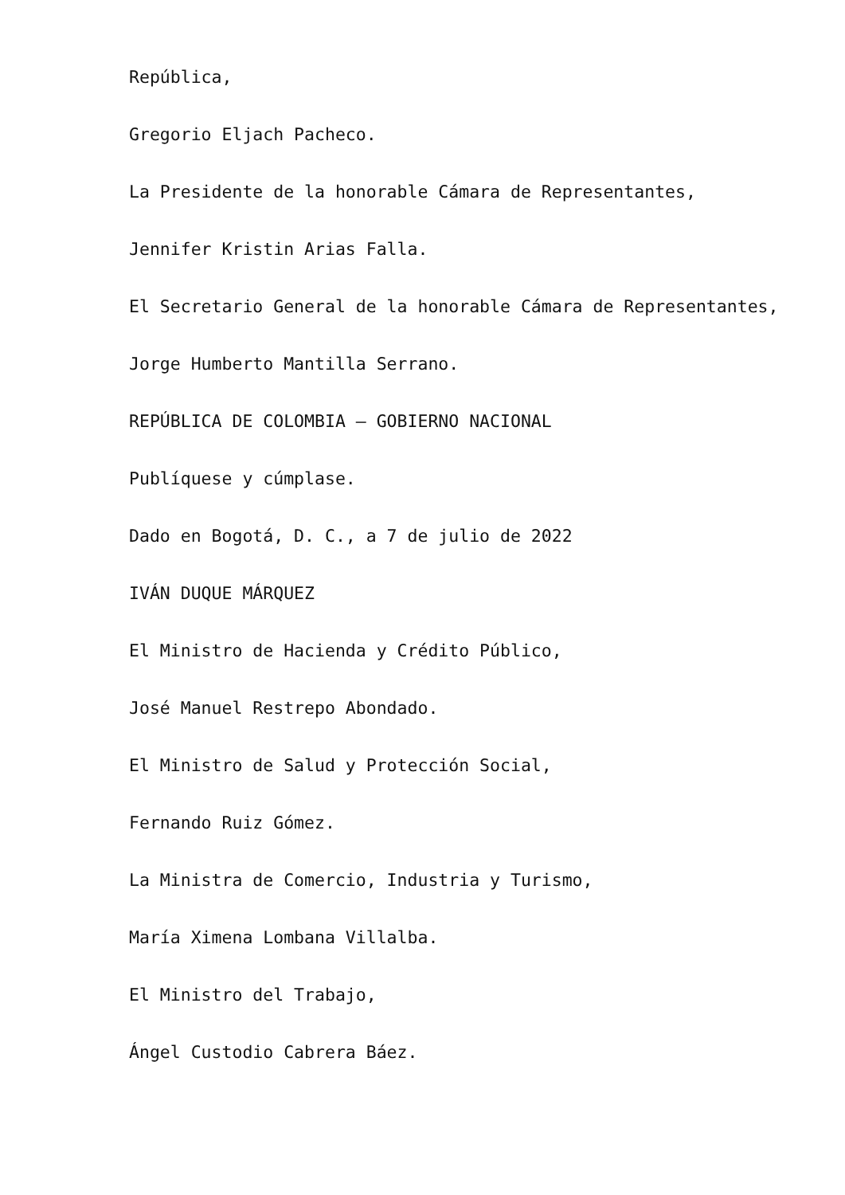República,
Gregorio Eljach Pacheco.
La Presidente de la honorable Cámara de Representantes,
Jennifer Kristin Arias Falla.
El Secretario General de la honorable Cámara de Representantes,
Jorge Humberto Mantilla Serrano.
REPÚBLICA DE COLOMBIA – GOBIERNO NACIONAL
Publíquese y cúmplase.
Dado en Bogotá, D. C., a 7 de julio de 2022
IVÁN DUQUE MÁRQUEZ
El Ministro de Hacienda y Crédito Público,
José Manuel Restrepo Abondado.
El Ministro de Salud y Protección Social,
Fernando Ruiz Gómez.
La Ministra de Comercio, Industria y Turismo,
María Ximena Lombana Villalba.
El Ministro del Trabajo,
Ángel Custodio Cabrera Báez.